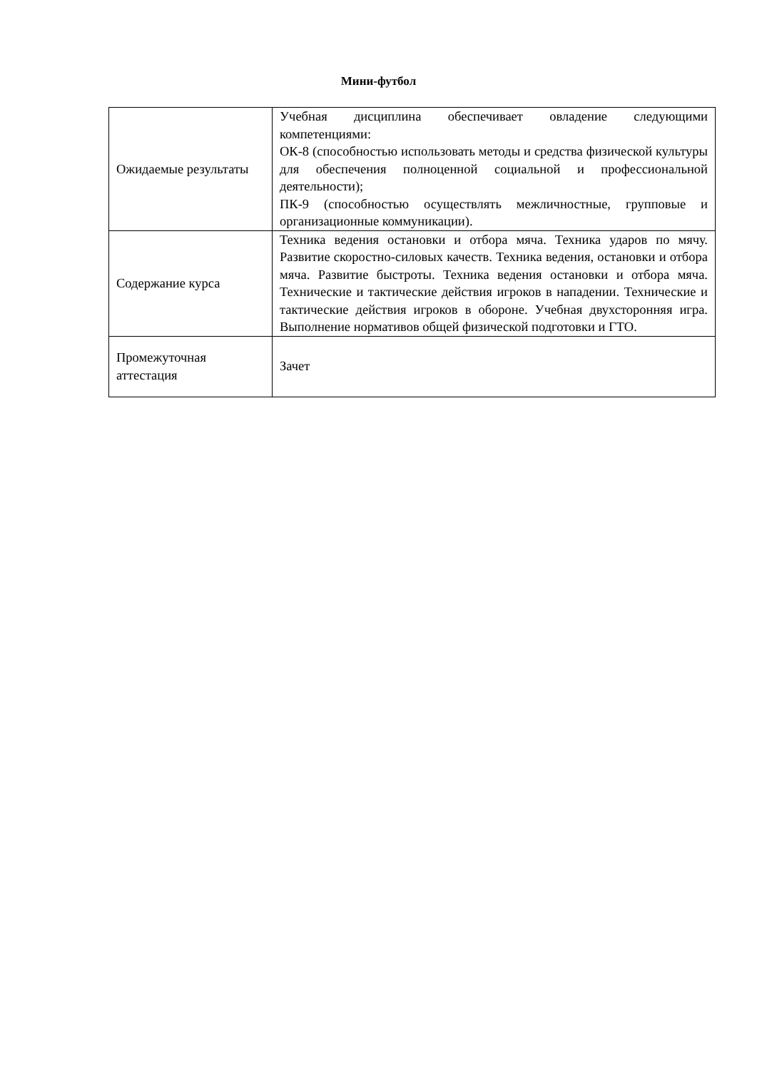Мини-футбол
| Ожидаемые результаты | Учебная дисциплина обеспечивает овладение следующими компетенциями: ОК-8 (способностью использовать методы и средства физической культуры для обеспечения полноценной социальной и профессиональной деятельности); ПК-9 (способностью осуществлять межличностные, групповые и организационные коммуникации). |
| Содержание курса | Техника ведения остановки и отбора мяча. Техника ударов по мячу. Развитие скоростно-силовых качеств. Техника ведения, остановки и отбора мяча. Развитие быстроты. Техника ведения остановки и отбора мяча. Технические и тактические действия игроков в нападении. Технические и тактические действия игроков в обороне. Учебная двухсторонняя игра. Выполнение нормативов общей физической подготовки и ГТО. |
| Промежуточная аттестация | Зачет |